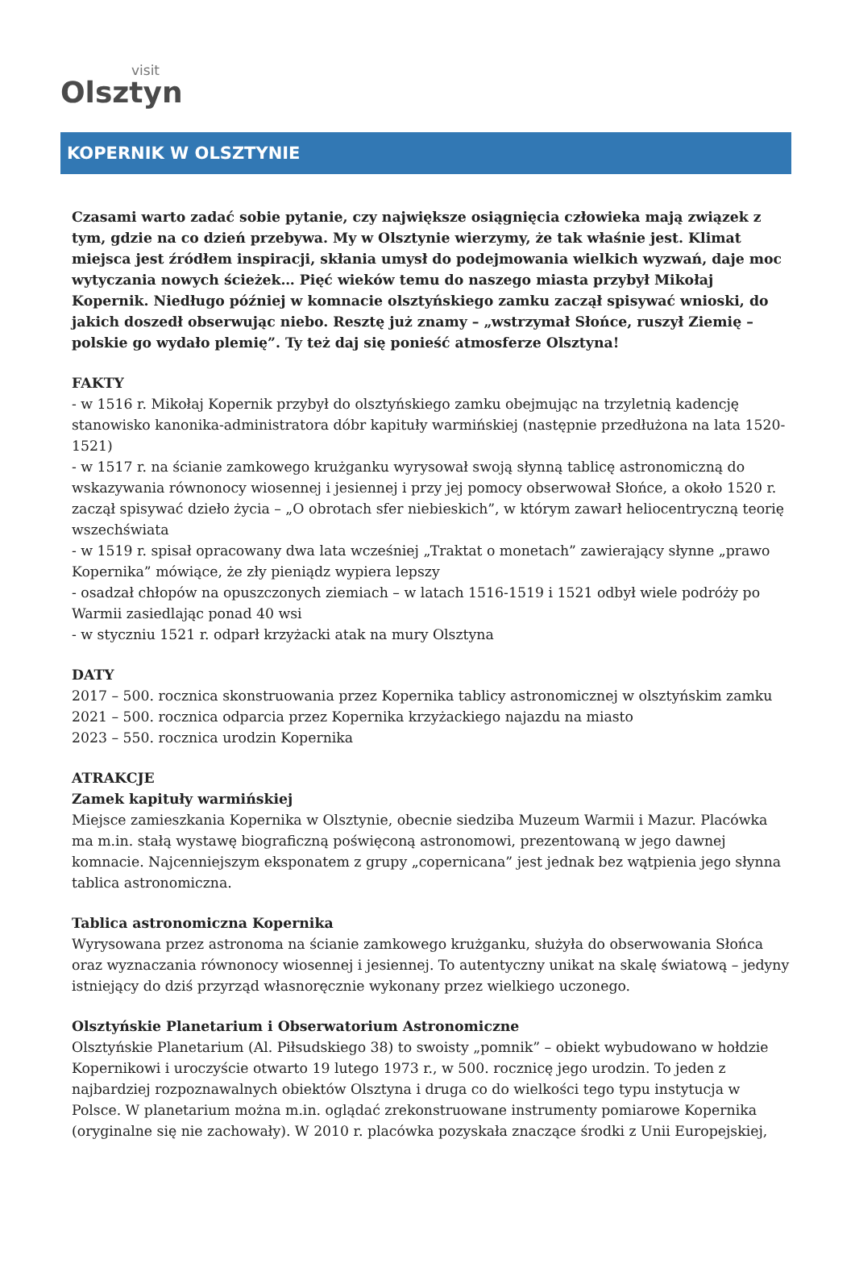visit
Olsztyn
KOPERNIK W OLSZTYNIE
Czasami warto zadać sobie pytanie, czy największe osiągnięcia człowieka mają związek z tym, gdzie na co dzień przebywa. My w Olsztynie wierzymy, że tak właśnie jest. Klimat miejsca jest źródłem inspiracji, skłania umysł do podejmowania wielkich wyzwań, daje moc wytyczania nowych ścieżek… Pięć wieków temu do naszego miasta przybył Mikołaj Kopernik. Niedługo później w komnacie olsztyńskiego zamku zaczął spisywać wnioski, do jakich doszedł obserwując niebo. Resztę już znamy – „wstrzymał Słońce, ruszył Ziemię – polskie go wydało plemię”. Ty też daj się ponieść atmosferze Olsztyna!
FAKTY
- w 1516 r. Mikołaj Kopernik przybył do olsztyńskiego zamku obejmując na trzyletnią kadencję stanowisko kanonika-administratora dóbr kapituły warmińskiej (następnie przedłużona na lata 1520-1521)
- w 1517 r. na ścianie zamkowego krużganku wyrysował swoją słynną tablicę astronomiczną do wskazywania równonocy wiosennej i jesiennej i przy jej pomocy obserwował Słońce, a około 1520 r. zaczął spisywać dzieło życia – „O obrotach sfer niebieskich”, w którym zawarł heliocentryczną teorię wszechświata
- w 1519 r. spisał opracowany dwa lata wcześniej „Traktat o monetach” zawierający słynne „prawo Kopernika” mówiące, że zły pieniądz wypiera lepszy
- osadzał chłopów na opuszczonych ziemiach – w latach 1516-1519 i 1521 odbył wiele podróży po Warmii zasiedlając ponad 40 wsi
- w styczniu 1521 r. odparł krzyżacki atak na mury Olsztyna
DATY
2017 – 500. rocznica skonstruowania przez Kopernika tablicy astronomicznej w olsztyńskim zamku
2021 – 500. rocznica odparcia przez Kopernika krzyżackiego najazdu na miasto
2023 – 550. rocznica urodzin Kopernika
ATRAKCJE
Zamek kapituły warmińskiej
Miejsce zamieszkania Kopernika w Olsztynie, obecnie siedziba Muzeum Warmii i Mazur. Placówka ma m.in. stałą wystawę biograficzną poświęconą astronomowi, prezentowaną w jego dawnej komnacie. Najcenniejszym eksponatem z grupy „copernicana” jest jednak bez wątpienia jego słynna tablica astronomiczna.
Tablica astronomiczna Kopernika
Wyrysowana przez astronoma na ścianie zamkowego krużganku, służyła do obserwowania Słońca oraz wyznaczania równonocy wiosennej i jesiennej. To autentyczny unikat na skalę światową – jedyny istniejący do dziś przyrząd własnoręcznie wykonany przez wielkiego uczonego.
Olsztyńskie Planetarium i Obserwatorium Astronomiczne
Olsztyńskie Planetarium (Al. Piłsudskiego 38) to swoisty „pomnik” – obiekt wybudowano w hołdzie Kopernikowi i uroczyście otwarto 19 lutego 1973 r., w 500. rocznicę jego urodzin. To jeden z najbardziej rozpoznawalnych obiektów Olsztyna i druga co do wielkości tego typu instytucja w Polsce. W planetarium można m.in. oglądać zrekonstruowane instrumenty pomiarowe Kopernika (oryginalne się nie zachowały). W 2010 r. placówka pozyskała znaczące środki z Unii Europejskiej,